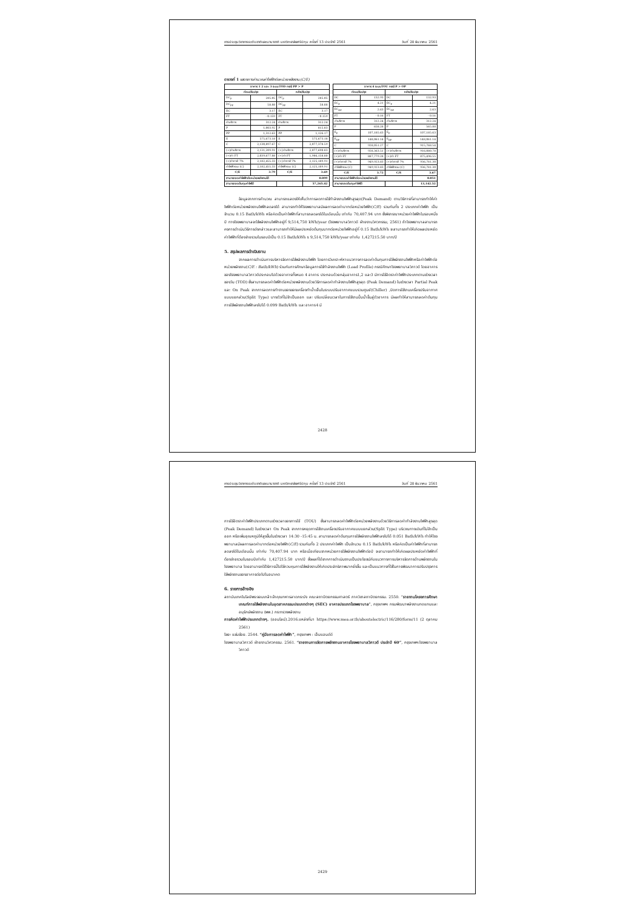การประชุมวิชาการระดับชาติและนานาชาติ มหาวิทยาลัยศรีปทุม ครั้งที่ 13 ประจำปี 2561 วันที่ 20 ธันวาคม 2561
ตารางที่ 1 แสดงการคำนวณค่าไฟฟ้าต่อหน่วยพลังงาน(C/E)
| อาคาร 1 2 และ 3 ระบบTOD กรณี PP > P | | | |
| --- | --- | --- | --- |
| ก่อนปรับปรุง | | หลังปรับปรุง | |
| DC<sub>P</sub> | 285.05 | DC<sub>P</sub> | 285.05 |
| DC<sub>PP</sub> | 58.88 | DC<sub>PP</sub> | 58.88 |
| EC | 3.17 | EC | 3.17 |
| FT | - 0.159 | FT | - 0.159 |
| ค่าบริการ | 312.24 | ค่าบริการ | 312.24 |
| P | 1,003.92 | P | 815.83 |
| PP | 1,312.63 | PP | 1,126.17 |
| E | 575,673.18 | E | 575,673.18 |
| C | 2,130,897.67 | C | 2,077,378.59 |
| (+)ค่าบริการ | 2,131,209.91 | (+)ค่าบริการ | 2,077,690.83 |
| (+)ค่า FT | 2,039,677.88 | (+)ค่า FT | 1,986,158.80 |
| (+)ค่าภาษี 7% | 2,182,455.33 | (+)ค่าภาษี 7% | 2,125,189.91 |
| ค่าไฟฟ้ารวม (C) | 2,182,455.33 | ค่าไฟฟ้ารวม (C) | 2,125,189.91 |
| C/E | 3.79 | C/E | 3.69 |
| สามารถลดค่าไฟฟ้าต่อหน่วยพลังงานได้ | | | 0.099 |
| สามารถลดต้นทุนค่าไฟได้ | | | 57,265.42 |
| อาคาร 4 ระบบTOU กรณี P > OP | | | |
| --- | --- | --- | --- |
| ก่อนปรับปรุง | | หลังปรับปรุง | |
| DC | 132.93 | DC | 132.93 |
| EC<sub>P</sub> | 4.21 | EC<sub>P</sub> | 4.21 |
| EC<sub>OP</sub> | 2.63 | EC<sub>OP</sub> | 2.63 |
| FT | - 0.16 | FT | - 0.16 |
| ค่าบริการ | 312.24 | ค่าบริการ | 312.24 |
| P | 658.28 | P | 565.88 |
| E<sub>P</sub> | 107,185.63 | E<sub>P</sub> | 107,185.63 |
| E<sub>OP</sub> | 148,061.14 | E<sub>OP</sub> | 148,061.14 |
| C | 928,051.27 | C | 915,768.54 |
| (+)ค่าบริการ | 928,363.51 | (+)ค่าบริการ | 916,080.78 |
| (+)ค่า FT | 887,779.28 | (+)ค่า FT | 875,496.55 |
| (+)ค่าภาษี 7% | 949,923.83 | (+)ค่าภาษี 7% | 936,781.30 |
| ค่าไฟฟ้ารวม (C) | 949,923.83 | ค่าไฟฟ้ารวม (C) | 936,781.30 |
| C/E | 3.72 | C/E | 3.67 |
| สามารถลดค่าไฟฟ้าต่อหน่วยพลังงานได้ | | | 0.051 |
| สามารถลดต้นทุนค่าไฟได้ | | | 13,142.52 |
ข้อมูลจากการคำนวณ สามารถแสดงให้เห็นว่าการลดการใช้กำลังงานไฟฟ้าสูงสุด(Peak Demand) ตามวิธีการที่สามารถทำให้ค่าไฟฟ้าต่อหน่วยพลังงานไฟฟ้าลดลงได้ สามารถทำให้โรงพยาบาลมีผลการลดค่าบาทต่อหน่วยไฟฟ้า(C/E) รวมกันทั้ง 2 ประเภทค่าไฟฟ้า เป็นจำนวน 0.15 Bath/kWh หรือคิดเป็นค่าไฟฟ้าที่สามารถลดลงได้ในเดือนนั้น เท่ากับ 70,407.94 บาท ซึ่งพิจารณาหน่วยค่าไฟฟ้าในรอบหนึ่งปี ทางโรงพยาบาลจะใช้พลังงานไฟฟ้าอยู่ที่ 9,514,750 kWh/year (โรงพยาบาลวิภาวดี ฝ่ายงานวิศวกรรม, 2561) ถ้าโรงพยาบาลสามารถคงการดำเนินวิธีการดังกล่าวและสามารถทำให้มีผลประหยัดต้นทุนบาทต่อหน่วยไฟฟ้าอยู่ที่ 0.15 Bath/kWh จะสามารถทำให้เกิดผลประหยัดค่าไฟฟ้าที่ต้องจ่ายรวมในรอบปีเป็น 0.15 Bath/kWh x 9,514,750 kWh/year เท่ากับ 1,427215.50 บาท/ปี
5. สรุปผลการดำเนินงาน
จากผลการดำเนินการบริหารจัดการใช้พลังงานไฟฟ้า โดยการวิเคราะห์หาแนวทางการลดค่าต้นทุนการใช้พลังงานไฟฟ้าหรือค่าไฟฟ้าต่อหน่วยพลังงาน(C/E : Bath/kWh) ร่วมกับการศึกษาข้อมูลการใช้กำลังงานไฟฟ้า (Load Profile) กรณีศึกษาโรงพยาบาลวิภาวดี โดยอาคารของโรงพยาบาลวิภาวดีประกอบไปด้วยอาคารทั้งหมด 4 อาคาร ประกอบด้วยกลุ่มอาคาร1,2 และ3 มีการใช้อัตราค่าไฟฟ้าประเภทตามช่วงเวลาของวัน (TOD) ซึ่งสามารถลดค่าไฟฟ้าต่อหน่วยพลังงานด้วยวิธีการลดค่ากำลังงานไฟฟ้าสูงสุด (Peak Demand) ในช่วงเวลา Partial Peak และ On Peak จากการลดการทำงานของของเครื่องทำน้ำเย็นในระบบปรับอากาศแบบรวมศูนย์(Chiller) ,ปิดการใช้งานเครื่องปรับอากาศแบบแยกส่วน(Split Type) บางตัวที่ไม่จำเป็นออก และ ปรับเปลี่ยนเวลาในการใช้งานปั๊มน้ำขึ้นสู่ตัวอาคาร มีผลทำให้สามารถลดค่าต้นทุนการใช้พลังงานไฟฟ้าลงไปได้ 0.099 Bath/kWh และ อาคาร4 มี
2428
การประชุมวิชาการระดับชาติและนานาชาติ มหาวิทยาลัยศรีปทุม ครั้งที่ 13 ประจำปี 2561 วันที่ 20 ธันวาคม 2561
การใช้อัตราค่าไฟฟ้าประเภทตามช่วงเวลาของการใช้ (TOU) ซึ่งสามารถลดค่าไฟฟ้าต่อหน่วยพลังงานด้วยวิธีการลดค่ากำลังงานไฟฟ้าสูงสุด (Peak Demand) ในช่วงเวลา On Peak จากการหยุดการใช้งานเครื่องปรับอากาศแบบแยกส่วน(Split Type) บริเวณทางเดินที่ไม่จำเป็นออก หรือเพิ่มอุณหภูมิให้สูงขึ้นในช่วงเวลา 14:30 -15:45 น. สามารถลดค่าต้นทุนการใช้พลังงานไฟฟ้าลงไปได้ 0.051 Bath/kWh ทำให้โรงพยาบาลมีผลการลดค่าบาทต่อหน่วยไฟฟ้า(C/E) รวมกันทั้ง 2 ประเภทค่าไฟฟ้า เป็นจำนวน 0.15 Bath/kWh หรือคิดเป็นค่าไฟฟ้าที่สามารถลดลงได้ในเดือนนั้น เท่ากับ 70,407.94 บาท หรือเมื่อเทียบจากหน่วยการใช้พลังงานไฟฟ้าต่อปี จะสามารถทำให้เกิดผลประหยัดค่าไฟฟ้าที่ต้องจ่ายรวมในรอบปีเท่ากับ 1,427215.50 บาท/ปี ซึ่งผลที่ได้จากการดำเนินงานเป็นประโยชน์กับแนวทางการบริหารจัดการด้านพลังงานในโรงพยาบาล โดยสามารถใช้วิธีการนี้ไปใช้ควบคุมการใช้พลังงานให้เกิดประสิทธิภาพมากยิ่งขึ้น และเป็นแนวทางที่ใช้ในการพัฒนาการปรับปรุงการใช้พลังงานของอาคารต่อไปในอนาคต
6. รายการอ้างอิง
สถาบันเทคโนโลยีพระจอมเกล้าเจ้าคุณทหารลาดกระบัง คณะสถาปัตยกรรมศาสตร์ ภาควิชาสถาปัตยกรรม. 2550. “รายงานโครงการศึกษาเกณฑ์การใช้พลังงานในอุตสาหกรรมประเภทต่างๆ (SEC) อาคารประเภทโรงพยาบาล”, กรุงเทพฯ: กรมพัฒนาพลังงานทดแทนและอนุรักษ์พลังงาน (พพ.) กระทรวงพลังงาน
การคิดค่าไฟฟ้าประเภทต่างๆ. (ออนไลน์).2016.แหล่งที่มา https://www.mea.or.th/aboutelectric/116/280/form/11 (2 ตุลาคม 2561)
ไชยะ แช่มช้อย. 2544. “คู่มือการลดค่าไฟฟ้า”, กรุงเทพฯ : เอ็มแอนด์ดี
โรงพยาบาลวิภาวดี ฝ่ายงานวิศวกรรม. 2561. “รายงานการจัดการพลังงานอาคารโรงพยาบาลวิภาวดี ประจำปี 60”, กรุงเทพฯ:โรงพยาบาลวิภาวดี
2429